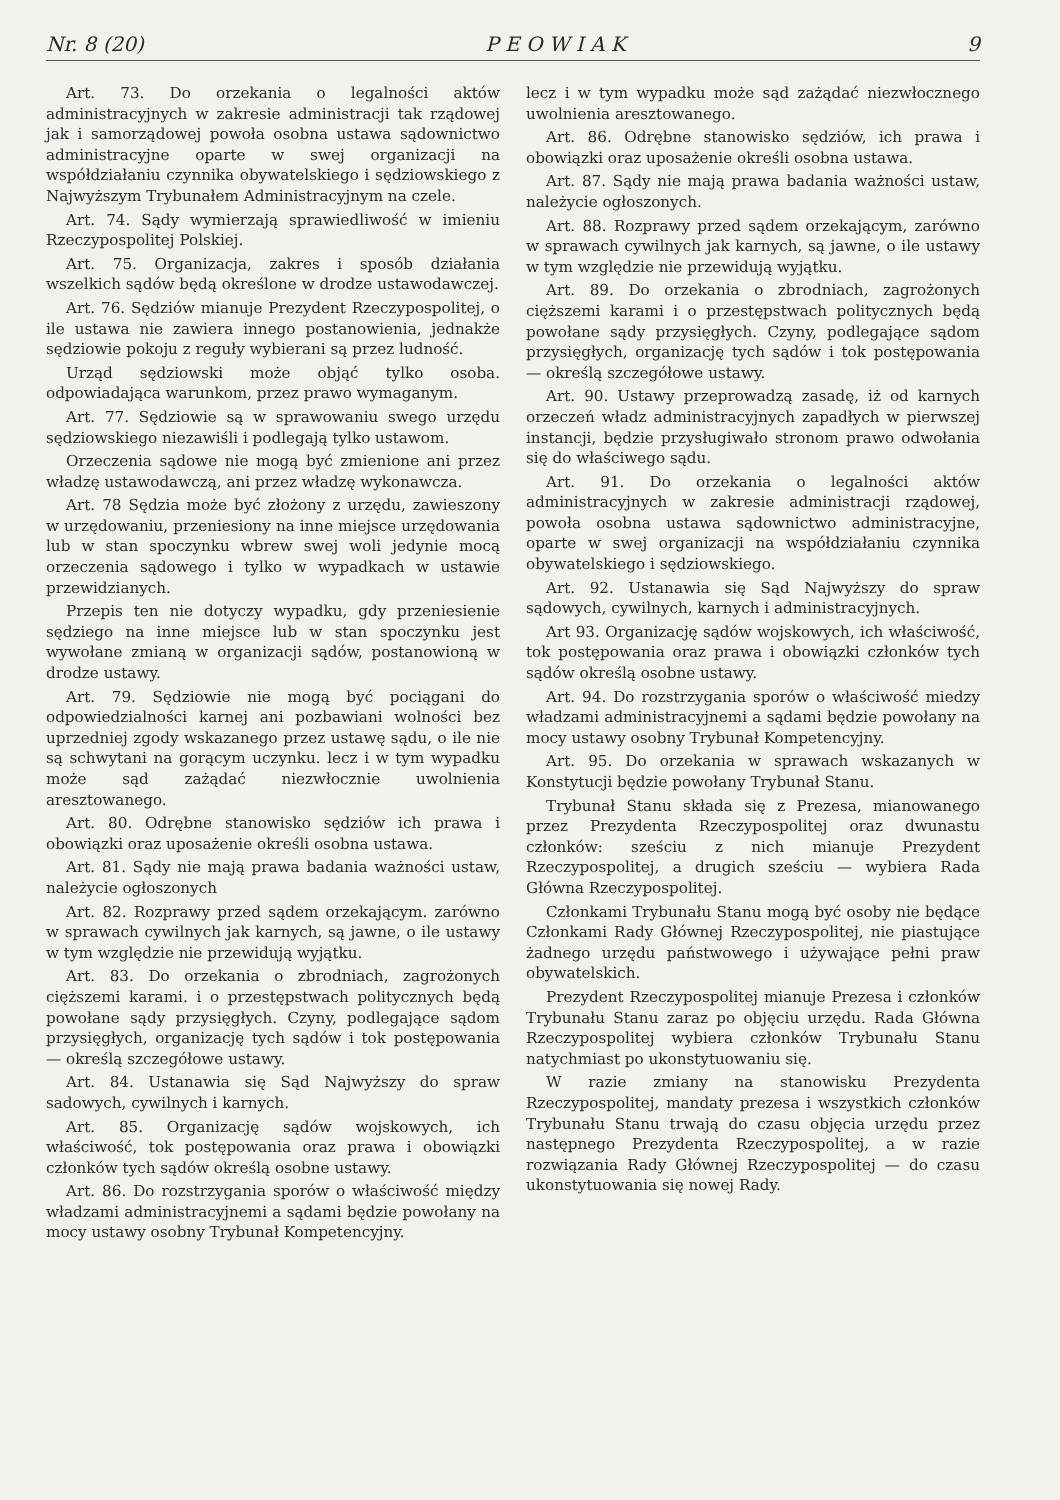Nr. 8 (20) P E O W I A K 9
Art. 73. Do orzekania o legalności aktów administracyjnych w zakresie administracji tak rządowej jak i samorządowej powoła osobna ustawa sądownictwo administracyjne oparte w swej organizacji na współdziałaniu czynnika obywatelskiego i sędziowskiego z Najwyższym Trybunałem Administracyjnym na czele.
Art. 74. Sądy wymierzają sprawiedliwość w imieniu Rzeczypospolitej Polskiej.
Art. 75. Organizacja, zakres i sposób działania wszelkich sądów będą określone w drodze ustawodawczej.
Art. 76. Sędziów mianuje Prezydent Rzeczypospolitej, o ile ustawa nie zawiera innego postanowienia, jednakże sędziowie pokoju z reguły wybierani są przez ludność.
Urząd sędziowski może objąć tylko osoba. odpowiadająca warunkom, przez prawo wymaganym.
Art. 77. Sędziowie są w sprawowaniu swego urzędu sędziowskiego niezawiśli i podlegają tylko ustawom.
Orzeczenia sądowe nie mogą być zmienione ani przez władzę ustawodawczą, ani przez władzę wykonawcza.
Art. 78 Sędzia może być złożony z urzędu, zawieszony w urzędowaniu, przeniesiony na inne miejsce urzędowania lub w stan spoczynku wbrew swej woli jedynie mocą orzeczenia sądowego i tylko w wypadkach w ustawie przewidzianych.
Przepis ten nie dotyczy wypadku, gdy przeniesienie sędziego na inne miejsce lub w stan spoczynku jest wywołane zmianą w organizacji sądów, postanowioną w drodze ustawy.
Art. 79. Sędziowie nie mogą być pociągani do odpowiedzialności karnej ani pozbawiani wolności bez uprzedniej zgody wskazanego przez ustawę sądu, o ile nie są schwytani na gorącym uczynku. lecz i w tym wypadku może sąd zażądać niezwłocznie uwolnienia aresztowanego.
Art. 80. Odrębne stanowisko sędziów ich prawa i obowiązki oraz uposażenie określi osobna ustawa.
Art. 81. Sądy nie mają prawa badania ważności ustaw, należycie ogłoszonych
Art. 82. Rozprawy przed sądem orzekającym. zarówno w sprawach cywilnych jak karnych, są jawne, o ile ustawy w tym względzie nie przewidują wyjątku.
Art. 83. Do orzekania o zbrodniach, zagrożonych cięższemi karami. i o przestępstwach politycznych będą powołane sądy przysięgłych. Czyny, podlegające sądom przysięgłych, organizację tych sądów i tok postępowania — określą szczegółowe ustawy.
Art. 84. Ustanawia się Sąd Najwyższy do spraw sadowych, cywilnych i karnych.
Art. 85. Organizację sądów wojskowych, ich właściwość, tok postępowania oraz prawa i obowiązki członków tych sądów określą osobne ustawy.
Art. 86. Do rozstrzygania sporów o właściwość między władzami administracyjnemi a sądami będzie powołany na mocy ustawy osobny Trybunał Kompetencyjny.
lecz i w tym wypadku może sąd zażądać niezwłocznego uwolnienia aresztowanego.
Art. 86. Odrębne stanowisko sędziów, ich prawa i obowiązki oraz uposażenie określi osobna ustawa.
Art. 87. Sądy nie mają prawa badania ważności ustaw, należycie ogłoszonych.
Art. 88. Rozprawy przed sądem orzekającym, zarówno w sprawach cywilnych jak karnych, są jawne, o ile ustawy w tym względzie nie przewidują wyjątku.
Art. 89. Do orzekania o zbrodniach, zagrożonych cięższemi karami i o przestępstwach politycznych będą powołane sądy przysięgłych. Czyny, podlegające sądom przysięgłych, organizację tych sądów i tok postępowania — określą szczegółowe ustawy.
Art. 90. Ustawy przeprowadzą zasadę, iż od karnych orzeczeń władz administracyjnych zapadłych w pierwszej instancji, będzie przysługiwało stronom prawo odwołania się do właściwego sądu.
Art. 91. Do orzekania o legalności aktów administracyjnych w zakresie administracji rządowej, powoła osobna ustawa sądownictwo administracyjne, oparte w swej organizacji na współdziałaniu czynnika obywatelskiego i sędziowskiego.
Art. 92. Ustanawia się Sąd Najwyższy do spraw sądowych, cywilnych, karnych i administracyjnych.
Art 93. Organizację sądów wojskowych, ich właściwość, tok postępowania oraz prawa i obowiązki członków tych sądów określą osobne ustawy.
Art. 94. Do rozstrzygania sporów o właściwość miedzy władzami administracyjnemi a sądami będzie powołany na mocy ustawy osobny Trybunał Kompetencyjny.
Art. 95. Do orzekania w sprawach wskazanych w Konstytucji będzie powołany Trybunał Stanu.
Trybunał Stanu składa się z Prezesa, mianowanego przez Prezydenta Rzeczypospolitej oraz dwunastu członków: sześciu z nich mianuje Prezydent Rzeczypospolitej, a drugich sześciu — wybiera Rada Główna Rzeczypospolitej.
Członkami Trybunału Stanu mogą być osoby nie będące Członkami Rady Głównej Rzeczypospolitej, nie piastujące żadnego urzędu państwowego i używające pełni praw obywatelskich.
Prezydent Rzeczypospolitej mianuje Prezesa i członków Trybunału Stanu zaraz po objęciu urzędu. Rada Główna Rzeczypospolitej wybiera członków Trybunału Stanu natychmiast po ukonstytuowaniu się.
W razie zmiany na stanowisku Prezydenta Rzeczypospolitej, mandaty prezesa i wszystkich członków Trybunału Stanu trwają do czasu objęcia urzędu przez następnego Prezydenta Rzeczypospolitej, a w razie rozwiązania Rady Głównej Rzeczypospolitej — do czasu ukonstytuowania się nowej Rady.